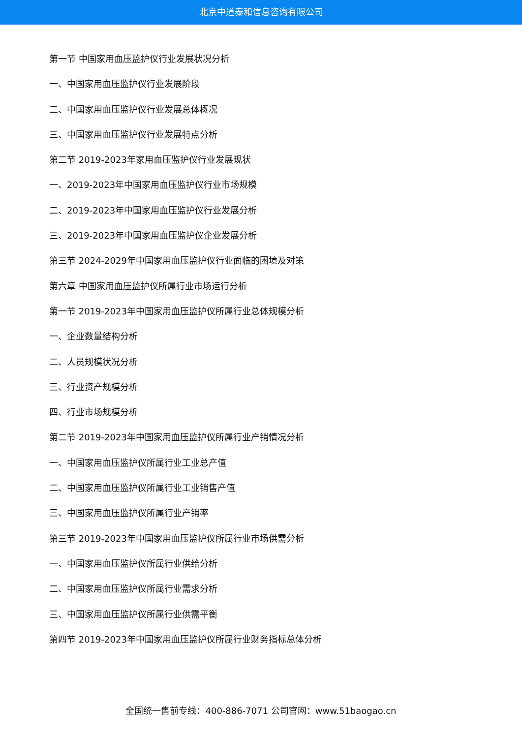北京中道泰和信息咨询有限公司
第一节 中国家用血压监护仪行业发展状况分析
一、中国家用血压监护仪行业发展阶段
二、中国家用血压监护仪行业发展总体概况
三、中国家用血压监护仪行业发展特点分析
第二节 2019-2023年家用血压监护仪行业发展现状
一、2019-2023年中国家用血压监护仪行业市场规模
二、2019-2023年中国家用血压监护仪行业发展分析
三、2019-2023年中国家用血压监护仪企业发展分析
第三节 2024-2029年中国家用血压监护仪行业面临的困境及对策
第六章 中国家用血压监护仪所属行业市场运行分析
第一节 2019-2023年中国家用血压监护仪所属行业总体规模分析
一、企业数量结构分析
二、人员规模状况分析
三、行业资产规模分析
四、行业市场规模分析
第二节 2019-2023年中国家用血压监护仪所属行业产销情况分析
一、中国家用血压监护仪所属行业工业总产值
二、中国家用血压监护仪所属行业工业销售产值
三、中国家用血压监护仪所属行业产销率
第三节 2019-2023年中国家用血压监护仪所属行业市场供需分析
一、中国家用血压监护仪所属行业供给分析
二、中国家用血压监护仪所属行业需求分析
三、中国家用血压监护仪所属行业供需平衡
第四节 2019-2023年中国家用血压监护仪所属行业财务指标总体分析
全国统一售前专线：400-886-7071 公司官网：www.51baogao.cn